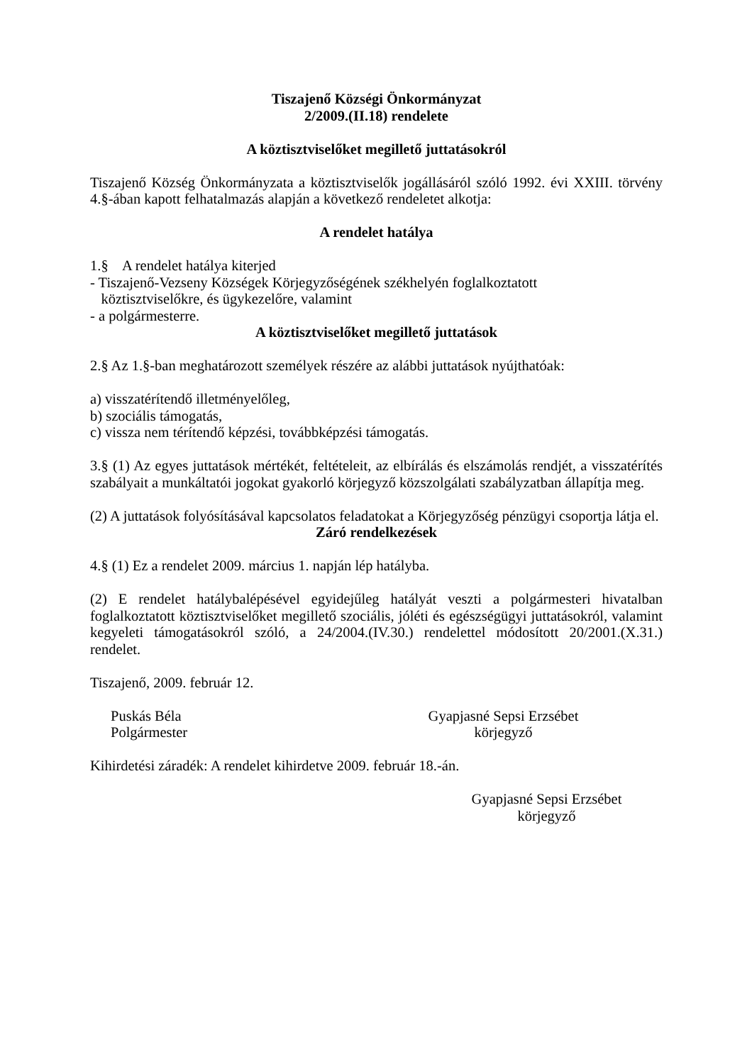Tiszajenő Községi Önkormányzat
2/2009.(II.18) rendelete
A köztisztviselőket megillető juttatásokról
Tiszajenő Község Önkormányzata a köztisztviselők jogállásáról szóló 1992. évi XXIII. törvény 4.§-ában kapott felhatalmazás alapján a következő rendeletet alkotja:
A rendelet hatálya
1.§ A rendelet hatálya kiterjed
- Tiszajenő-Vezseny Községek Körjegyzőségének székhelyén foglalkoztatott
köztisztviselőkre, és ügykezelőre, valamint
- a polgármesterre.
A köztisztviselőket megillető juttatások
2.§ Az 1.§-ban meghatározott személyek részére az alábbi juttatások nyújthatóak:
a) visszatérítendő illetményelőleg,
b) szociális támogatás,
c) vissza nem térítendő képzési, továbbképzési támogatás.
3.§ (1) Az egyes juttatások mértékét, feltételeit, az elbírálás és elszámolás rendjét, a visszatérítés szabályait a munkáltatói jogokat gyakorló körjegyző közszolgálati szabályzatban állapítja meg.
(2) A juttatások folyósításával kapcsolatos feladatokat a Körjegyzőség pénzügyi csoportja látja el.
Záró rendelkezések
4.§ (1) Ez a rendelet 2009. március 1. napján lép hatályba.
(2) E rendelet hatálybalépésével egyidejűleg hatályát veszti a polgármesteri hivatalban foglalkoztatott köztisztviselőket megillető szociális, jóléti és egészségügyi juttatásokról, valamint kegyeleti támogatásokról szóló, a 24/2004.(IV.30.) rendelettel módosított 20/2001.(X.31.) rendelet.
Tiszajenő, 2009. február 12.
Puskás Béla
Polgármester
Gyapjasné Sepsi Erzsébet
körjegyző
Kihirdetési záradék: A rendelet kihirdetve 2009. február 18.-án.
Gyapjasné Sepsi Erzsébet
körjegyző